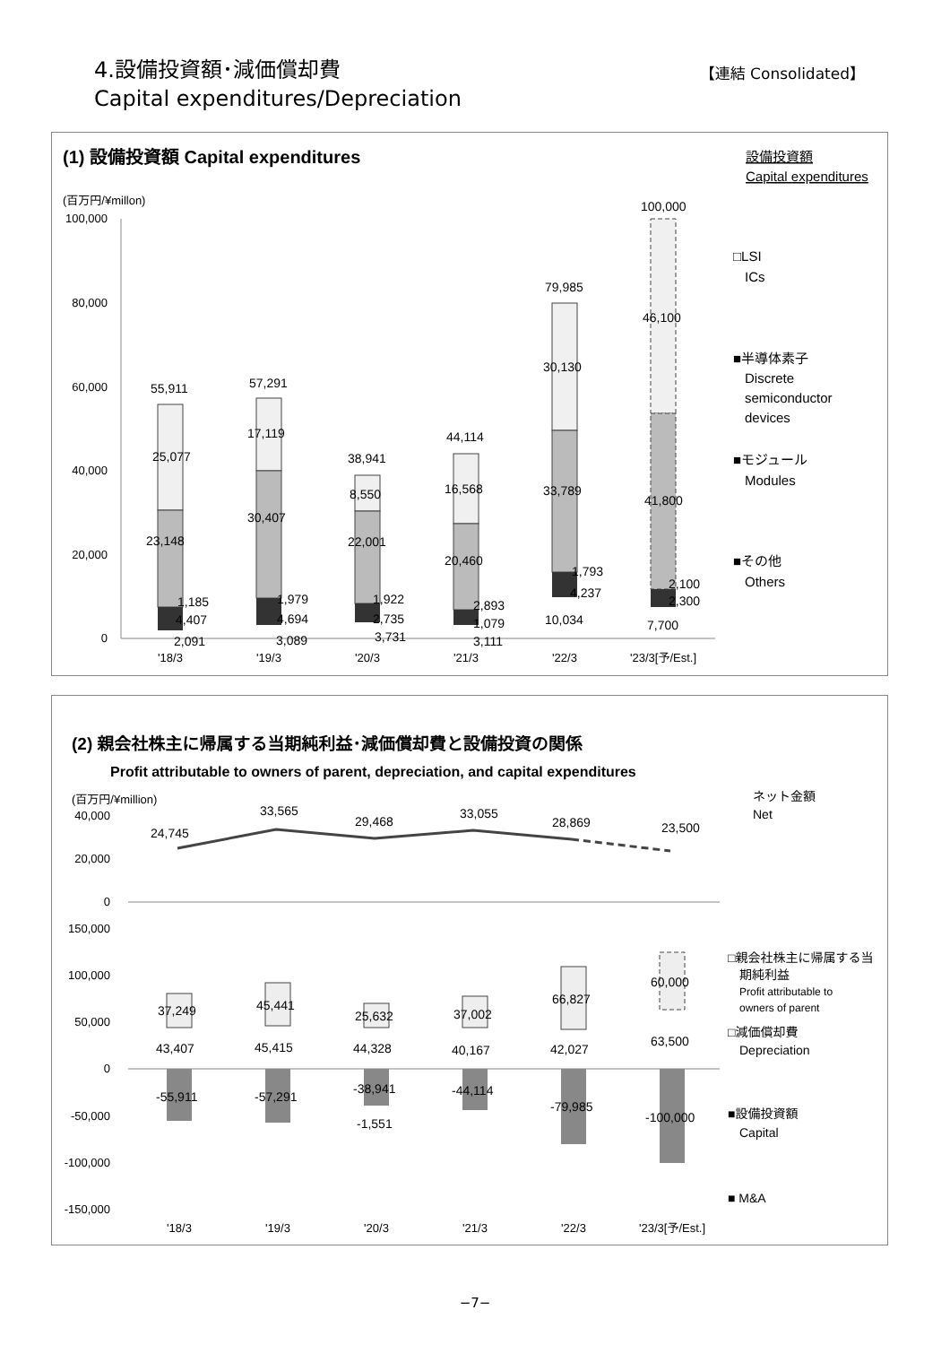4.設備投資額･減価償却費
Capital expenditures/Depreciation
【連結 Consolidated】
(1) 設備投資額 Capital expenditures
設備投資額
Capital expenditures
(百万円/¥millon)
100,000
80,000
60,000
40,000
20,000
0
55,911
57,291
38,941
44,114
79,985
100,000
25,077
23,148
17,119
30,407
8,550
22,001
16,568
20,460
30,130
33,789
46,100
41,800
1,185
4,407
2,091
1,979
4,694
3,089
1,922
2,735
3,731
2,893
1,079
3,111
1,793
4,237
10,034
2,100
2,300
7,700
'18/3
'19/3
'20/3
'21/3
'22/3
'23/3[予/Est.]
□LSI
ICs
■半導体素子
Discrete
semiconductor
devices
■モジュール
Modules
■その他
Others
(2) 親会社株主に帰属する当期純利益･減価償却費と設備投資の関係
Profit attributable to owners of parent, depreciation, and capital expenditures
(百万円/¥million)
40,000
20,000
0
150,000
100,000
50,000
0
-50,000
-100,000
-150,000
24,745
33,565
29,468
33,055
28,869
23,500
ネット金額
Net
37,249
45,441
25,632
37,002
66,827
60,000
43,407
45,415
44,328
40,167
42,027
63,500
-55,911
-57,291
-38,941
-44,114
-79,985
-100,000
-1,551
'18/3
'19/3
'20/3
'21/3
'22/3
'23/3[予/Est.]
□親会社株主に帰属する当
期純利益
Profit attributable to
owners of parent
□減価償却費
Depreciation
■設備投資額
Capital
■ M&A
−7−